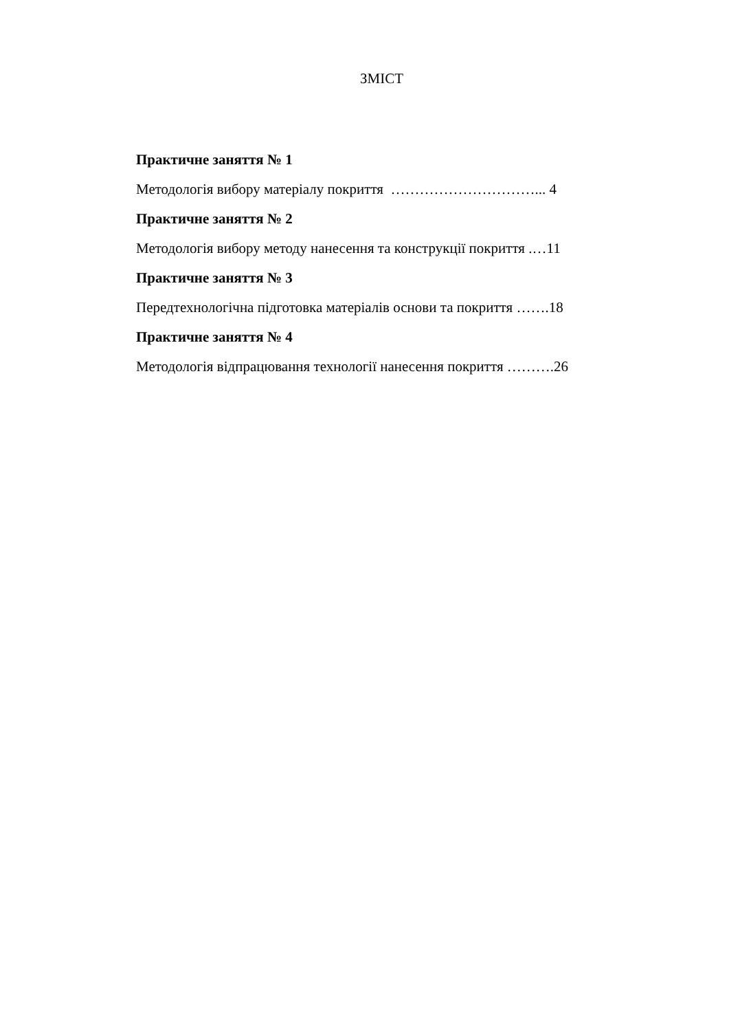ЗМІСТ
Практичне заняття № 1
Методологія вибору матеріалу покриття …………………………... 4
Практичне заняття № 2
Методологія вибору методу нанесення та конструкції покриття .…11
Практичне заняття № 3
Передтехнологічна підготовка матеріалів основи та покриття …….18
Практичне заняття № 4
Методологія відпрацювання технології нанесення покриття ……….26